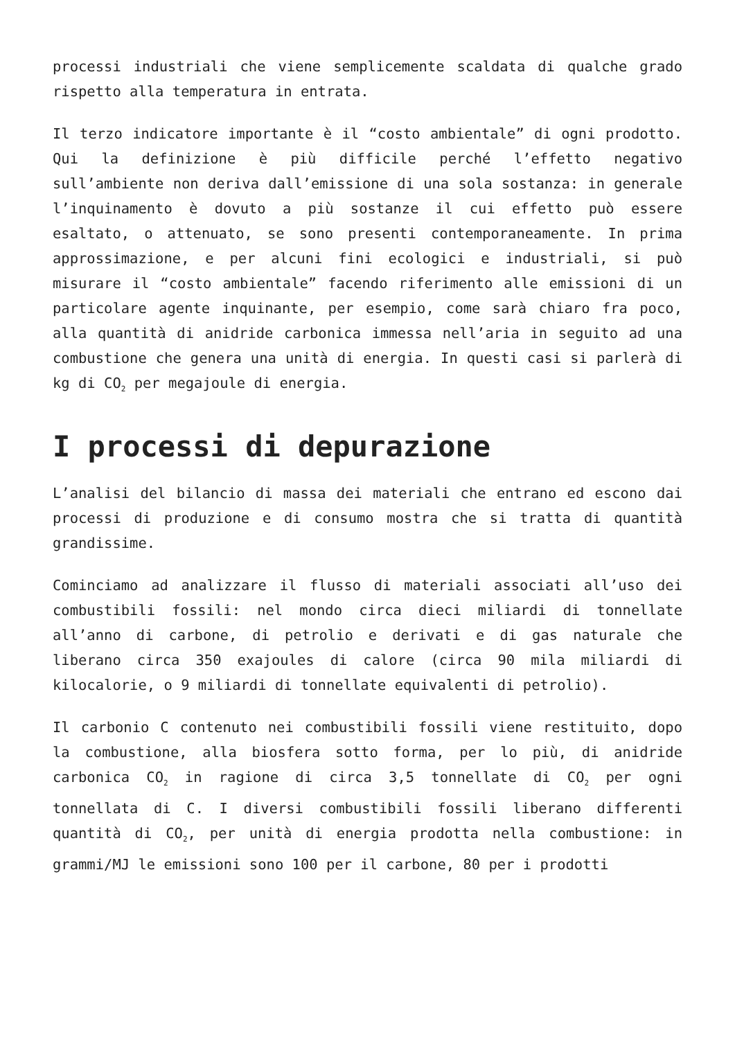processi industriali che viene semplicemente scaldata di qualche grado rispetto alla temperatura in entrata.
Il terzo indicatore importante è il “costo ambientale” di ogni prodotto. Qui la definizione è più difficile perché l’effetto negativo sull’ambiente non deriva dall’emissione di una sola sostanza: in generale l’inquinamento è dovuto a più sostanze il cui effetto può essere esaltato, o attenuato, se sono presenti contemporaneamente. In prima approssimazione, e per alcuni fini ecologici e industriali, si può misurare il “costo ambientale” facendo riferimento alle emissioni di un particolare agente inquinante, per esempio, come sarà chiaro fra poco, alla quantità di anidride carbonica immessa nell’aria in seguito ad una combustione che genera una unità di energia. In questi casi si parlerà di kg di CO<sub>2</sub> per megajoule di energia.
I processi di depurazione
L’analisi del bilancio di massa dei materiali che entrano ed escono dai processi di produzione e di consumo mostra che si tratta di quantità grandissime.
Cominciamo ad analizzare il flusso di materiali associati all’uso dei combustibili fossili: nel mondo circa dieci miliardi di tonnellate all’anno di carbone, di petrolio e derivati e di gas naturale che liberano circa 350 exajoules di calore (circa 90 mila miliardi di kilocalorie, o 9 miliardi di tonnellate equivalenti di petrolio).
Il carbonio C contenuto nei combustibili fossili viene restituito, dopo la combustione, alla biosfera sotto forma, per lo più, di anidride carbonica CO<sub>2</sub> in ragione di circa 3,5 tonnellate di CO<sub>2</sub> per ogni tonnellata di C. I diversi combustibili fossili liberano differenti quantità di CO<sub>2</sub>, per unità di energia prodotta nella combustione: in grammi/MJ le emissioni sono 100 per il carbone, 80 per i prodotti